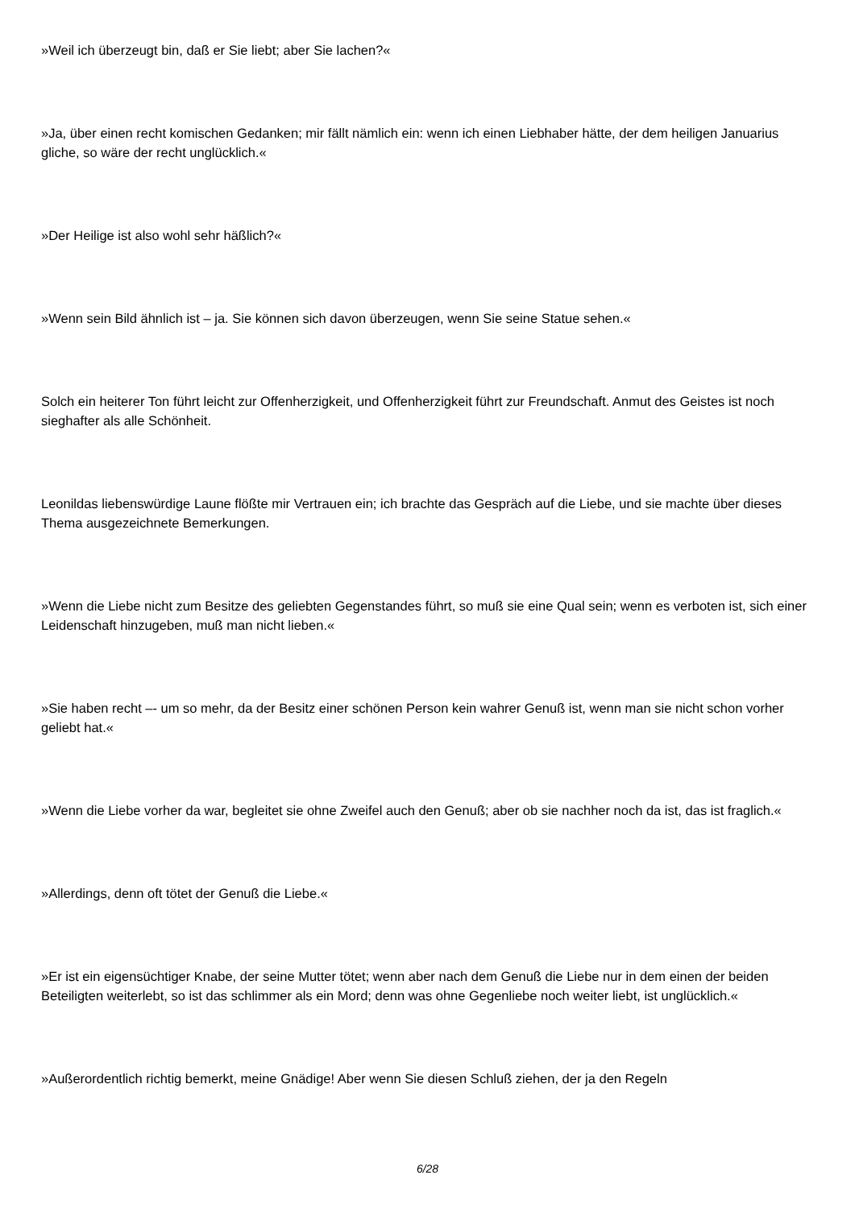»Weil ich überzeugt bin, daß er Sie liebt; aber Sie lachen?«
»Ja, über einen recht komischen Gedanken; mir fällt nämlich ein: wenn ich einen Liebhaber hätte, der dem heiligen Januarius gliche, so wäre der recht unglücklich.«
»Der Heilige ist also wohl sehr häßlich?«
»Wenn sein Bild ähnlich ist – ja. Sie können sich davon überzeugen, wenn Sie seine Statue sehen.«
Solch ein heiterer Ton führt leicht zur Offenherzigkeit, und Offenherzigkeit führt zur Freundschaft. Anmut des Geistes ist noch sieghafter als alle Schönheit.
Leonildas liebenswürdige Laune flößte mir Vertrauen ein; ich brachte das Gespräch auf die Liebe, und sie machte über dieses Thema ausgezeichnete Bemerkungen.
»Wenn die Liebe nicht zum Besitze des geliebten Gegenstandes führt, so muß sie eine Qual sein; wenn es verboten ist, sich einer Leidenschaft hinzugeben, muß man nicht lieben.«
»Sie haben recht –- um so mehr, da der Besitz einer schönen Person kein wahrer Genuß ist, wenn man sie nicht schon vorher geliebt hat.«
»Wenn die Liebe vorher da war, begleitet sie ohne Zweifel auch den Genuß; aber ob sie nachher noch da ist, das ist fraglich.«
»Allerdings, denn oft tötet der Genuß die Liebe.«
»Er ist ein eigensüchtiger Knabe, der seine Mutter tötet; wenn aber nach dem Genuß die Liebe nur in dem einen der beiden Beteiligten weiterlebt, so ist das schlimmer als ein Mord; denn was ohne Gegenliebe noch weiter liebt, ist unglücklich.«
»Außerordentlich richtig bemerkt, meine Gnädige! Aber wenn Sie diesen Schluß ziehen, der ja den Regeln
6/28